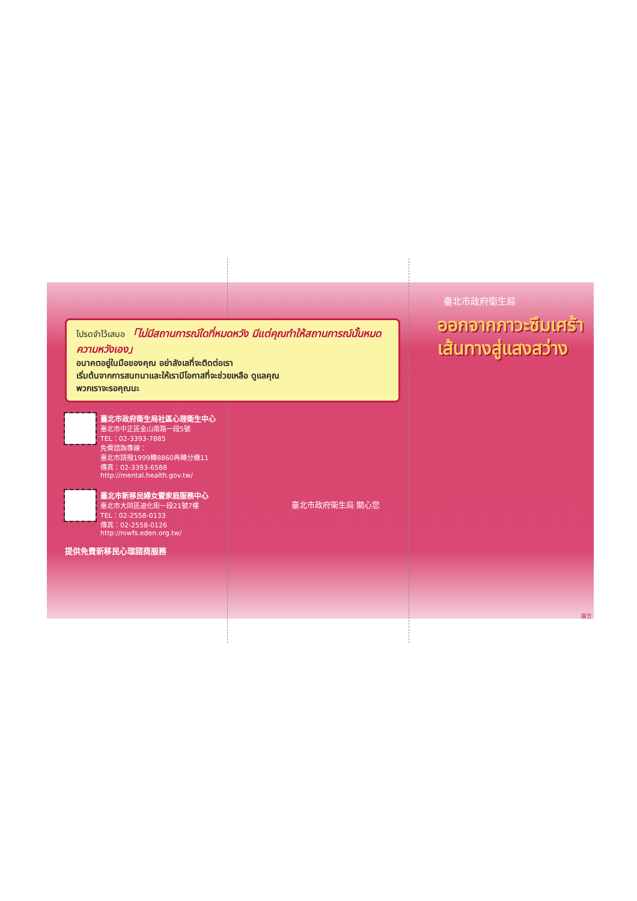โปรดจำไว้เสมอ 「ไม่มีสถานการณ์ใดที่หมดหวัง มีแต่คุณทำให้สถานการณ์นั้นหมดความหวังเอง」
อนาคตอยู่ในมือของคุณ อย่าลังเลที่จะติดต่อเรา
เริ่มต้นจากการสนทนาและให้เรามีโอกาสที่จะช่วยเหลือ ดูแลคุณ
พวกเราจะรอคุณนะ
臺北市政府衛生局社區心理衛生中心
臺北市中正區金山南路一段5號
TEL：02-3393-7885
免費諮詢專線：
臺北市請撥1999轉8860再轉分機11
傳真：02-3393-6588
http://mental.health.gov.tw/
臺北市新移民婦女暨家庭服務中心
臺北市大同區迪化街一段21號7樓
TEL：02-2558-0133
傳真：02-2558-0126
http://niwfs.eden.org.tw/
提供免費新移民心理諮商服務
臺北市政府衛生局 關心您
臺北市政府衛生局
ออกจากภาวะซึมเศร้า
เส้นทางสู่แสงสว่าง
‧廣告‧